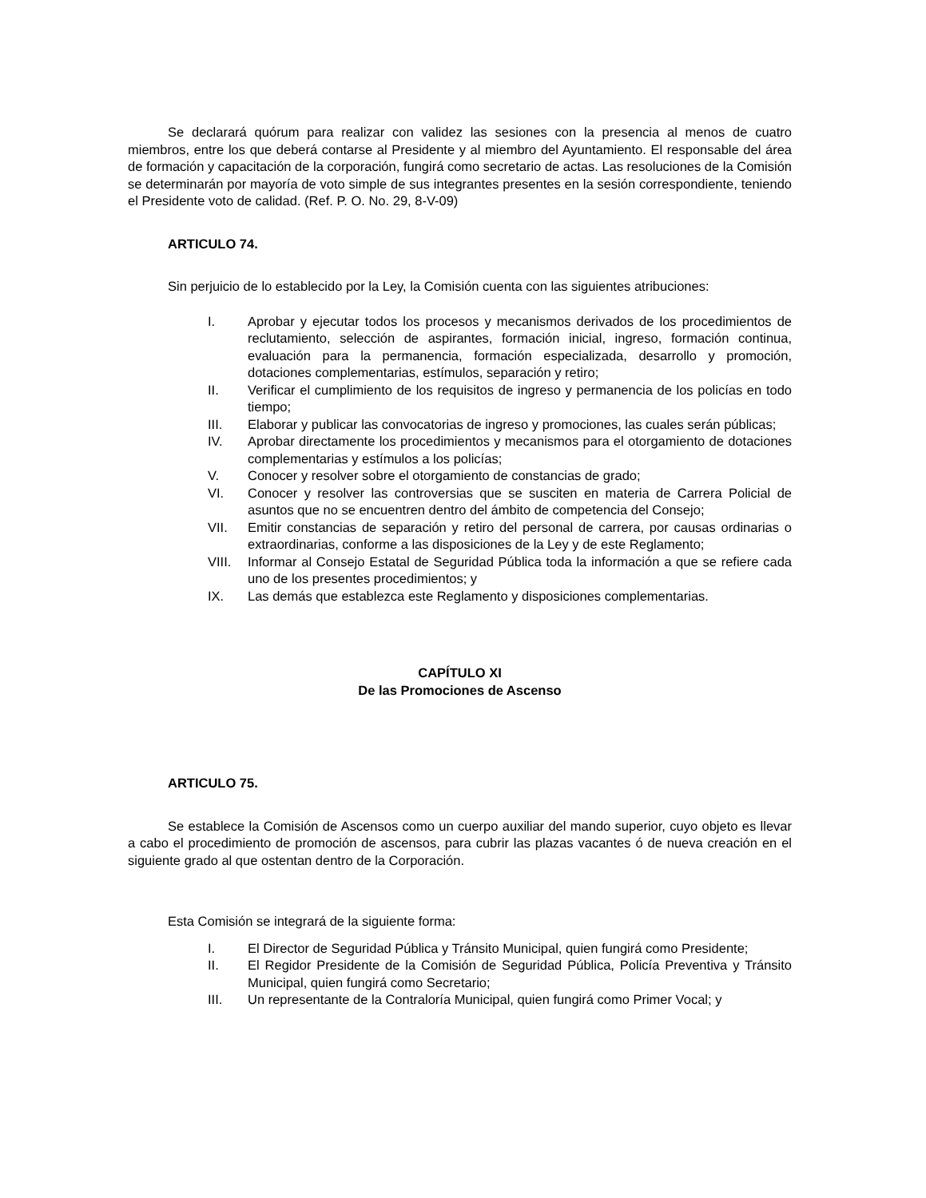Se declarará quórum para realizar con validez las sesiones con la presencia al menos de cuatro miembros, entre los que deberá contarse al Presidente y al miembro del Ayuntamiento. El responsable del área de formación y capacitación de la corporación, fungirá como secretario de actas. Las resoluciones de la Comisión se determinarán por mayoría de voto simple de sus integrantes presentes en la sesión correspondiente, teniendo el Presidente voto de calidad. (Ref. P. O. No. 29, 8-V-09)
ARTICULO 74.
Sin perjuicio de lo establecido por la Ley, la Comisión cuenta con las siguientes atribuciones:
I. Aprobar y ejecutar todos los procesos y mecanismos derivados de los procedimientos de reclutamiento, selección de aspirantes, formación inicial, ingreso, formación continua, evaluación para la permanencia, formación especializada, desarrollo y promoción, dotaciones complementarias, estímulos, separación y retiro;
II. Verificar el cumplimiento de los requisitos de ingreso y permanencia de los policías en todo tiempo;
III. Elaborar y publicar las convocatorias de ingreso y promociones, las cuales serán públicas;
IV. Aprobar directamente los procedimientos y mecanismos para el otorgamiento de dotaciones complementarias y estímulos a los policías;
V. Conocer y resolver sobre el otorgamiento de constancias de grado;
VI. Conocer y resolver las controversias que se susciten en materia de Carrera Policial de asuntos que no se encuentren dentro del ámbito de competencia del Consejo;
VII. Emitir constancias de separación y retiro del personal de carrera, por causas ordinarias o extraordinarias, conforme a las disposiciones de la Ley y de este Reglamento;
VIII. Informar al Consejo Estatal de Seguridad Pública toda la información a que se refiere cada uno de los presentes procedimientos; y
IX. Las demás que establezca este Reglamento y disposiciones complementarias.
CAPÍTULO XI
De las Promociones de Ascenso
ARTICULO 75.
Se establece la Comisión de Ascensos como un cuerpo auxiliar del mando superior, cuyo objeto es llevar a cabo el procedimiento de promoción de ascensos, para cubrir las plazas vacantes ó de nueva creación en el siguiente grado al que ostentan dentro de la Corporación.
Esta Comisión se integrará de la siguiente forma:
I. El Director de Seguridad Pública y Tránsito Municipal, quien fungirá como Presidente;
II. El Regidor Presidente de la Comisión de Seguridad Pública, Policía Preventiva y Tránsito Municipal, quien fungirá como Secretario;
III. Un representante de la Contraloría Municipal, quien fungirá como Primer Vocal; y